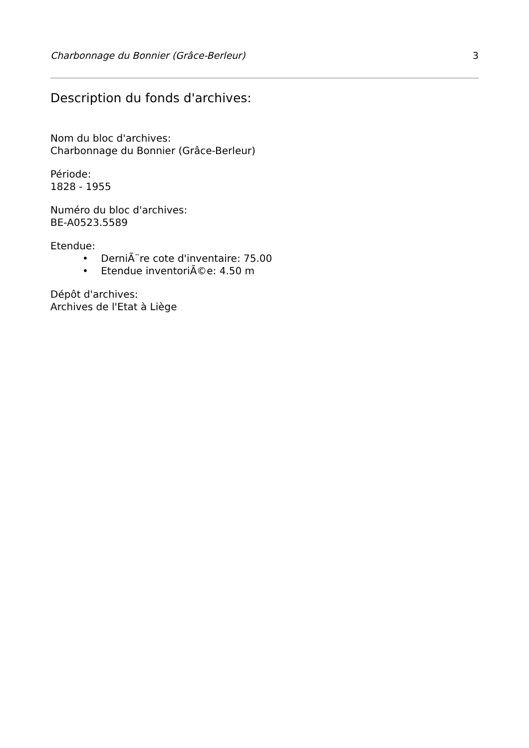Charbonnage du Bonnier (Grâce-Berleur) 3
Description du fonds d'archives:
Nom du bloc d'archives:
Charbonnage du Bonnier (Grâce-Berleur)
Période:
1828 - 1955
Numéro du bloc d'archives:
BE-A0523.5589
Etendue:
• DerniÃ¨re cote d'inventaire: 75.00
• Etendue inventoriÃ©e: 4.50 m
Dépôt d'archives:
Archives de l'Etat à Liège